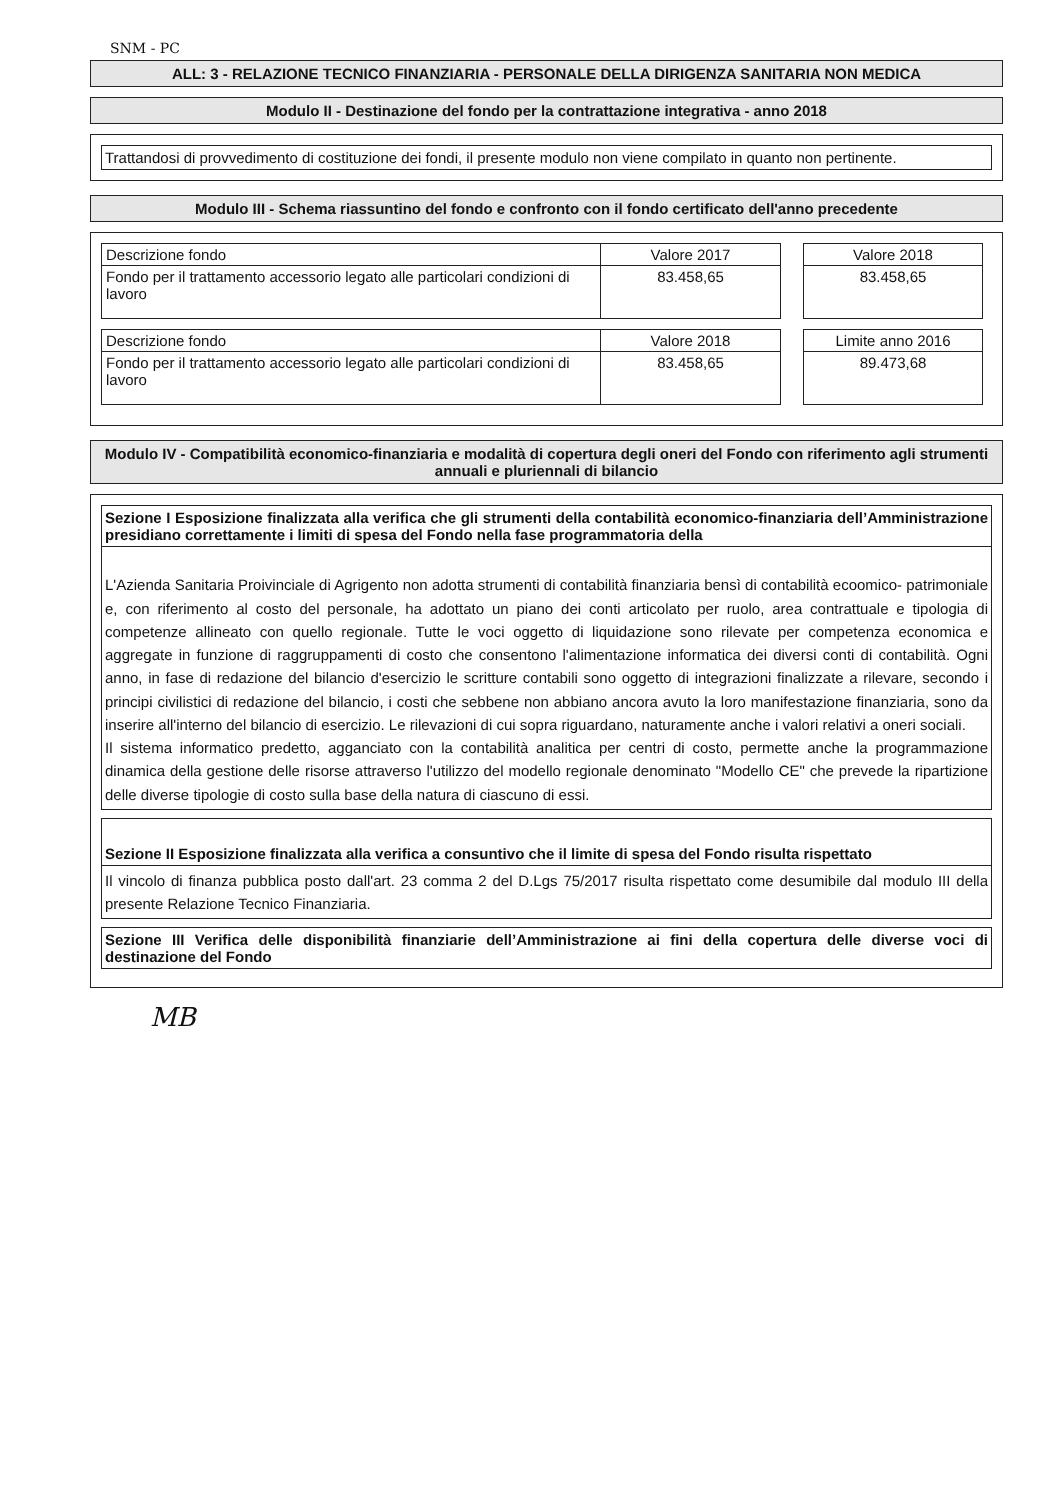SNM - PC
ALL: 3 - RELAZIONE TECNICO FINANZIARIA - PERSONALE DELLA DIRIGENZA SANITARIA NON MEDICA
Modulo II - Destinazione del fondo per la contrattazione integrativa - anno 2018
Trattandosi di provvedimento di costituzione dei fondi, il presente modulo non viene compilato in quanto non pertinente.
Modulo III - Schema riassuntino del fondo e confronto con il fondo certificato dell'anno precedente
| Descrizione fondo | Valore 2017 |
| --- | --- |
| Fondo per il trattamento accessorio legato alle particolari condizioni di lavoro | 83.458,65 |
| Valore 2018 |
| --- |
| 83.458,65 |
| Descrizione fondo | Valore 2018 |
| --- | --- |
| Fondo per il trattamento accessorio legato alle particolari condizioni di lavoro | 83.458,65 |
| Limite anno 2016 |
| --- |
| 89.473,68 |
Modulo IV - Compatibilità economico-finanziaria e modalità di copertura degli oneri del Fondo con riferimento agli strumenti annuali e pluriennali di bilancio
Sezione I Esposizione finalizzata alla verifica che gli strumenti della contabilità economico-finanziaria dell’Amministrazione presidiano correttamente i limiti di spesa del Fondo nella fase programmatoria della
L'Azienda Sanitaria Proivinciale di Agrigento non adotta strumenti di contabilità finanziaria bensì di contabilità ecoomico- patrimoniale e, con riferimento al costo del personale, ha adottato un piano dei conti articolato per ruolo, area contrattuale e tipologia di competenze allineato con quello regionale. Tutte le voci oggetto di liquidazione sono rilevate per competenza economica e aggregate in funzione di raggruppamenti di costo che consentono l'alimentazione informatica dei diversi conti di contabilità. Ogni anno, in fase di redazione del bilancio d'esercizio le scritture contabili sono oggetto di integrazioni finalizzate a rilevare, secondo i principi civilistici di redazione del bilancio, i costi che sebbene non abbiano ancora avuto la loro manifestazione finanziaria, sono da inserire all'interno del bilancio di esercizio. Le rilevazioni di cui sopra riguardano, naturamente anche i valori relativi a oneri sociali.
Il sistema informatico predetto, agganciato con la contabilità analitica per centri di costo, permette anche la programmazione dinamica della gestione delle risorse attraverso l'utilizzo del modello regionale denominato "Modello CE" che prevede la ripartizione delle diverse tipologie di costo sulla base della natura di ciascuno di essi.
Sezione II Esposizione finalizzata alla verifica a consuntivo che il limite di spesa del Fondo risulta rispettato
Il vincolo di finanza pubblica posto dall'art. 23 comma 2 del D.Lgs 75/2017 risulta rispettato come desumibile dal modulo III della presente Relazione Tecnico Finanziaria.
Sezione III Verifica delle disponibilità finanziarie dell’Amministrazione ai fini della copertura delle diverse voci di destinazione del Fondo
MB